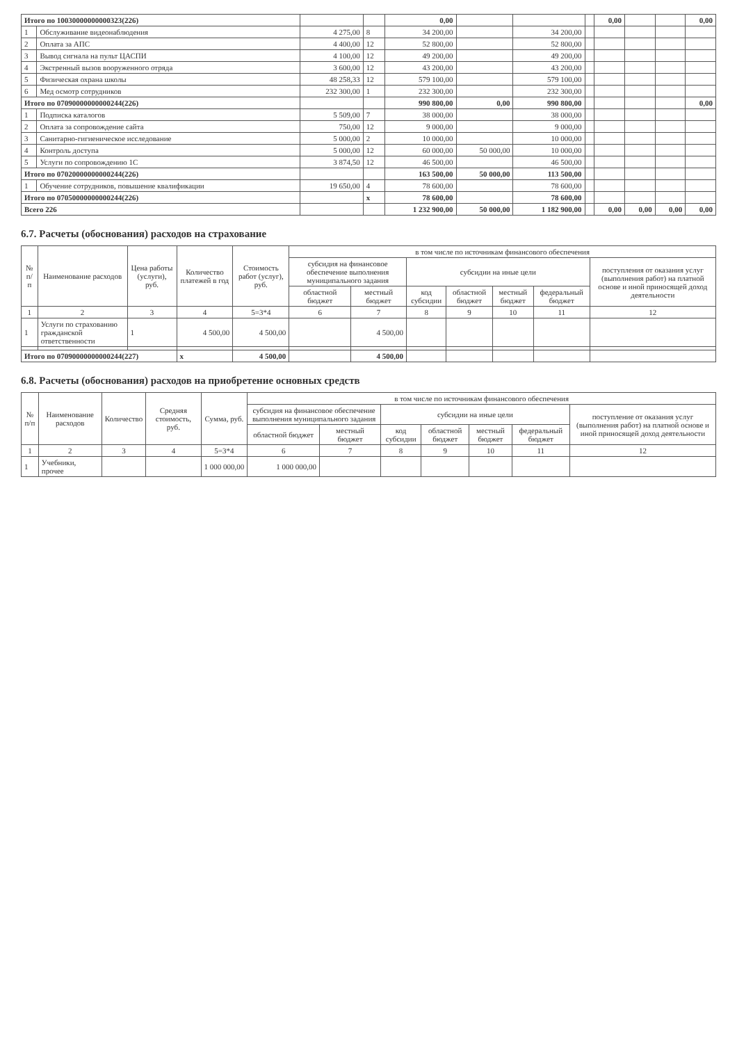| Итого по 10030000000000323(226) | | | | 0,00 | | | | 0,00 | | | 0,00 |
| 1 | Обслуживание видеонаблюдения | 4 275,00 | 8 | 34 200,00 | | 34 200,00 | | | | | |
| 2 | Оплата за АПС | 4 400,00 | 12 | 52 800,00 | | 52 800,00 | | | | | |
| 3 | Вывод сигнала на пульт ЦАСПИ | 4 100,00 | 12 | 49 200,00 | | 49 200,00 | | | | | |
| 4 | Экстренный вызов вооруженного отряда | 3 600,00 | 12 | 43 200,00 | | 43 200,00 | | | | | |
| 5 | Физическая охрана школы | 48 258,33 | 12 | 579 100,00 | | 579 100,00 | | | | | |
| 6 | Мед осмотр сотрудников | 232 300,00 | 1 | 232 300,00 | | 232 300,00 | | | | | |
| Итого по 07090000000000244(226) | | | | 990 800,00 | 0,00 | 990 800,00 | | | | | 0,00 |
| 1 | Подписка каталогов | 5 509,00 | 7 | 38 000,00 | | 38 000,00 | | | | | |
| 2 | Оплата за сопровождение сайта | 750,00 | 12 | 9 000,00 | | 9 000,00 | | | | | |
| 3 | Санитарно-гигиеническое исследование | 5 000,00 | 2 | 10 000,00 | | 10 000,00 | | | | | |
| 4 | Контроль доступа | 5 000,00 | 12 | 60 000,00 | 50 000,00 | 10 000,00 | | | | | |
| 5 | Услуги по сопровождению 1С | 3 874,50 | 12 | 46 500,00 | | 46 500,00 | | | | | |
| Итого по 07020000000000244(226) | | | | 163 500,00 | 50 000,00 | 113 500,00 | | | | | |
| 1 | Обучение сотрудников, повышение квалификации | 19 650,00 | 4 | 78 600,00 | | 78 600,00 | | | | | |
| Итого по 07050000000000244(226) | | | x | 78 600,00 | | 78 600,00 | | | | | |
| Всего 226 | | | | 1 232 900,00 | 50 000,00 | 1 182 900,00 | | 0,00 | 0,00 | 0,00 | 0,00 |
6.7. Расчеты (обоснования) расходов на страхование
| № п/п | Наименование расходов | Цена работы (услуги), руб. | Количество платежей в год | Стоимость работ (услуг), руб. | в том числе по источникам финансового обеспечения | | | | | | |
| --- | --- | --- | --- | --- | --- | --- | --- | --- | --- | --- | --- |
| | | | | | субсидия на финансовое обеспечение выполнения муниципального задания | | субсидии на иные цели | | | | поступления от оказания услуг (выполнения работ) на платной основе и иной приносящей доход деятельности |
| | | | | | областной бюджет | местный бюджет | код субсидии | областной бюджет | местный бюджет | федеральный бюджет | |
| 1 | 2 | 3 | 4 | 5=3*4 | 6 | 7 | 8 | 9 | 10 | 11 | 12 |
| 1 | Услуги по страхованию гражданской ответственности | 1 | 4 500,00 | 4 500,00 | | 4 500,00 | | | | | |
| Итого по 07090000000000244(227) | | | x | 4 500,00 | | 4 500,00 | | | | | |
6.8. Расчеты (обоснования) расходов на приобретение основных средств
| № п/п | Наименование расходов | Количество | Средняя стоимость, руб. | Сумма, руб. | в том числе по источникам финансового обеспечения | | | | | | |
| --- | --- | --- | --- | --- | --- | --- | --- | --- | --- | --- | --- |
| | | | | | субсидия на финансовое обеспечение выполнения муниципального задания | | субсидии на иные цели | | | | поступление от оказания услуг (выполнения работ) на платной основе и иной приносящей доход деятельности |
| | | | | | областной бюджет | местный бюджет | код субсидии | областной бюджет | местный бюджет | федеральный бюджет | |
| 1 | 2 | 3 | 4 | 5=3*4 | 6 | 7 | 8 | 9 | 10 | 11 | 12 |
| 1 | Учебники, прочее | | | 1 000 000,00 | 1 000 000,00 | | | | | | |